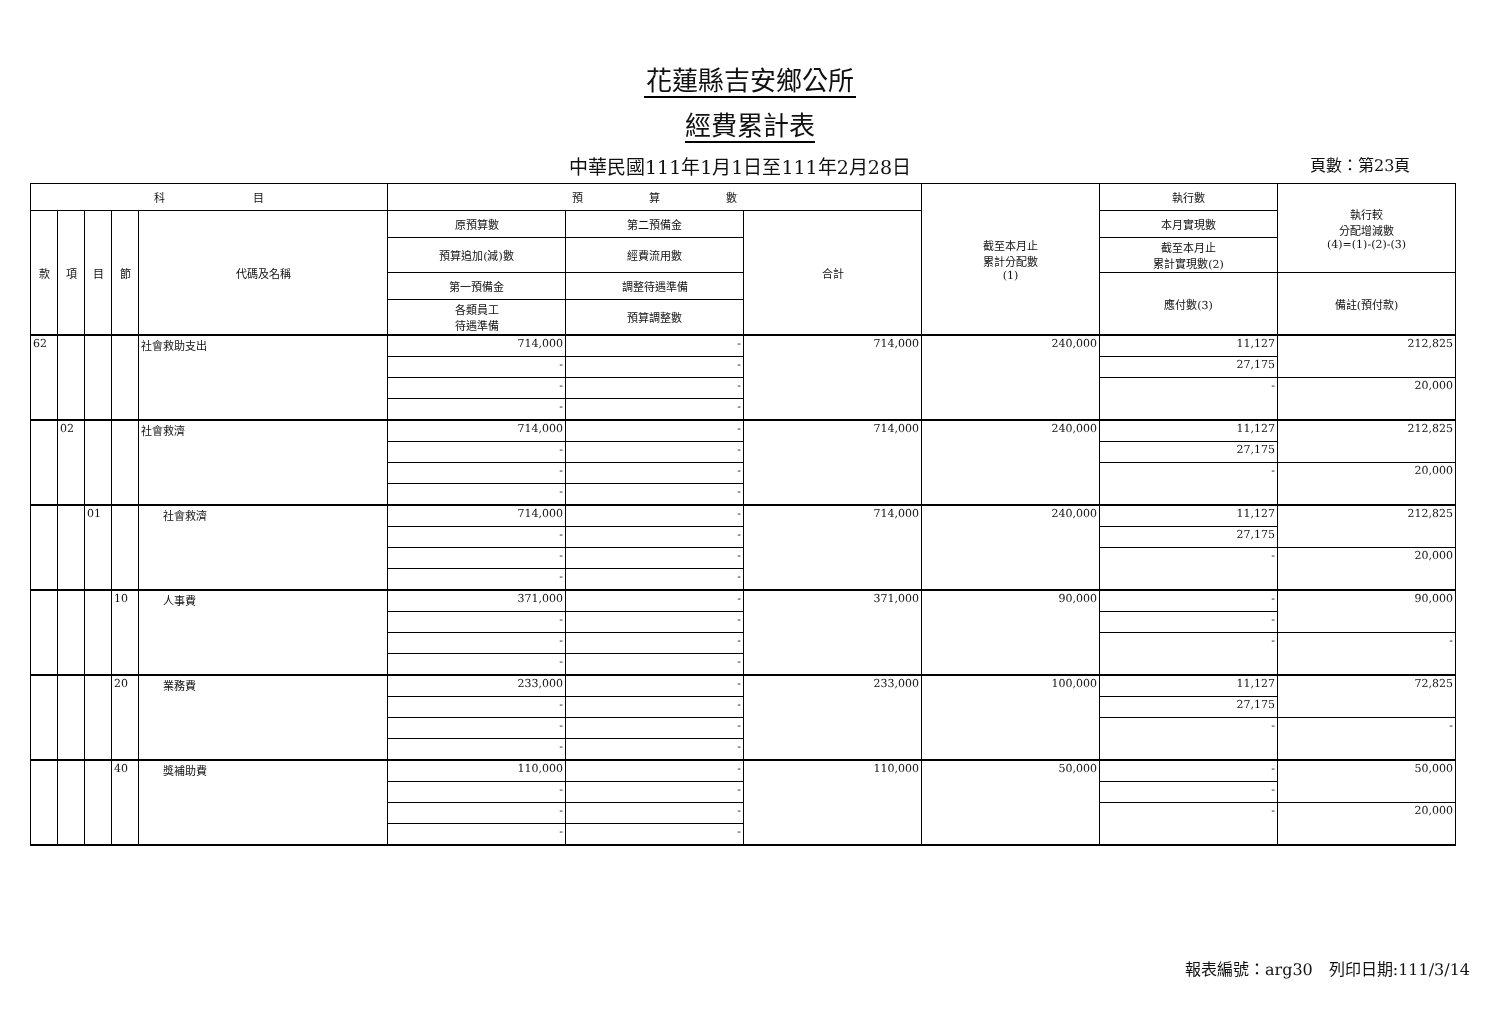花蓮縣吉安鄉公所
經費累計表
中華民國111年1月1日至111年2月28日
頁數：第23頁
| 科 目 | | | | | 預 算 數 | | | 截至本月止 累計分配數 (1) | 執行數 | 執行較 分配增減數 (4)=(1)-(2)-(3) |
| --- | --- | --- | --- | --- | --- | --- | --- | --- | --- | --- |
| 款 | 項 | 目 | 節 | 代碼及名稱 | 原預算數 | 第二預備金 | 合計 | | 本月實現數 | |
| | | | | | 預算追加(減)數 | 經費流用數 | | | 截至本月止 累計實現數(2) | |
| | | | | | 第一預備金 | 調整待遇準備 | | | 應付數(3) | 備註(預付款) |
| | | | | | 各類員工 待遇準備 | 預算調整數 | | | | |
| 62 | | | | 社會救助支出 | 714,000 | - | 714,000 | 240,000 | 11,127 | 212,825 |
| | | | | | - | - | | | 27,175 | |
| | | | | | - | - | | | - | 20,000 |
| | | | | | - | - | | | | |
| | 02 | | | 社會救濟 | 714,000 | - | 714,000 | 240,000 | 11,127 | 212,825 |
| | | | | | - | - | | | 27,175 | |
| | | | | | - | - | | | - | 20,000 |
| | | | | | - | - | | | | |
| | | 01 | | 社會救濟 | 714,000 | - | 714,000 | 240,000 | 11,127 | 212,825 |
| | | | | | - | - | | | 27,175 | |
| | | | | | - | - | | | - | 20,000 |
| | | | | | - | - | | | | |
| | | | 10 | 人事費 | 371,000 | - | 371,000 | 90,000 | - | 90,000 |
| | | | | | - | - | | | - | |
| | | | | | - | - | | | - | - |
| | | | | | - | - | | | | |
| | | | 20 | 業務費 | 233,000 | - | 233,000 | 100,000 | 11,127 | 72,825 |
| | | | | | - | - | | | 27,175 | |
| | | | | | - | - | | | - | - |
| | | | | | - | - | | | | |
| | | | 40 | 獎補助費 | 110,000 | - | 110,000 | 50,000 | - | 50,000 |
| | | | | | - | - | | | - | |
| | | | | | - | - | | | - | 20,000 |
| | | | | | - | - | | | | |
報表編號：arg30　列印日期:111/3/14